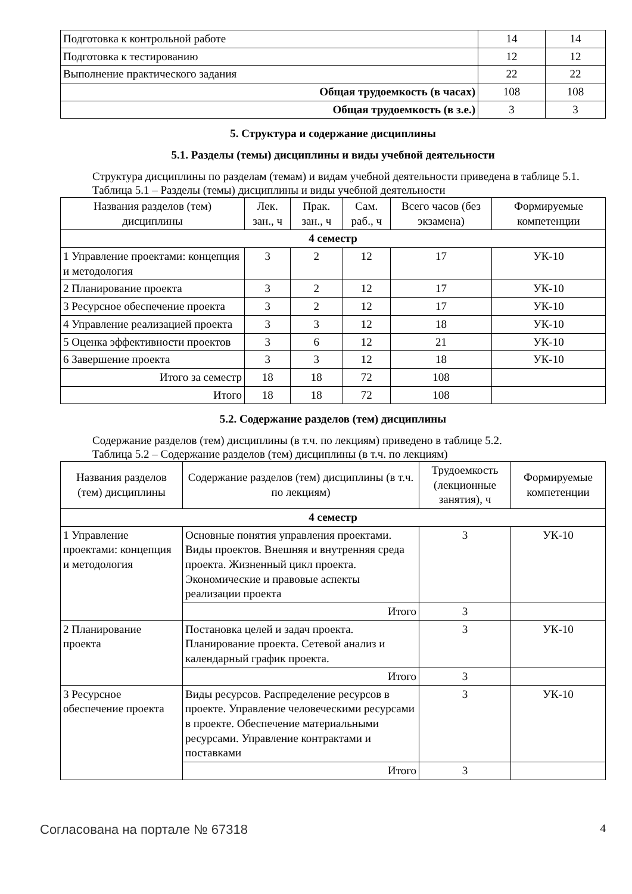| Подготовка к контрольной работе | 14 | 14 |
| Подготовка к тестированию | 12 | 12 |
| Выполнение практического задания | 22 | 22 |
| Общая трудоемкость (в часах) | 108 | 108 |
| Общая трудоемкость (в з.е.) | 3 | 3 |
5. Структура и содержание дисциплины
5.1. Разделы (темы) дисциплины и виды учебной деятельности
Структура дисциплины по разделам (темам) и видам учебной деятельности приведена в таблице 5.1.
Таблица 5.1 – Разделы (темы) дисциплины и виды учебной деятельности
| Названия разделов (тем) дисциплины | Лек. зан., ч | Прак. зан., ч | Сам. раб., ч | Всего часов (без экзамена) | Формируемые компетенции |
| --- | --- | --- | --- | --- | --- |
| 4 семестр | | | | | |
| 1 Управление проектами: концепция и методология | 3 | 2 | 12 | 17 | УК-10 |
| 2 Планирование проекта | 3 | 2 | 12 | 17 | УК-10 |
| 3 Ресурсное обеспечение проекта | 3 | 2 | 12 | 17 | УК-10 |
| 4 Управление реализацией проекта | 3 | 3 | 12 | 18 | УК-10 |
| 5 Оценка эффективности проектов | 3 | 6 | 12 | 21 | УК-10 |
| 6 Завершение проекта | 3 | 3 | 12 | 18 | УК-10 |
| Итого за семестр | 18 | 18 | 72 | 108 | |
| Итого | 18 | 18 | 72 | 108 | |
5.2. Содержание разделов (тем) дисциплины
Содержание разделов (тем) дисциплины (в т.ч. по лекциям) приведено в таблице 5.2.
Таблица 5.2 – Содержание разделов (тем) дисциплины (в т.ч. по лекциям)
| Названия разделов (тем) дисциплины | Содержание разделов (тем) дисциплины (в т.ч. по лекциям) | Трудоемкость (лекционные занятия), ч | Формируемые компетенции |
| --- | --- | --- | --- |
| 4 семестр | | | |
| 1 Управление проектами: концепция и методология | Основные понятия управления проектами. Виды проектов. Внешняя и внутренняя среда проекта. Жизненный цикл проекта. Экономические и правовые аспекты реализации проекта | 3 | УК-10 |
| | Итого | 3 | |
| 2 Планирование проекта | Постановка целей и задач проекта. Планирование проекта. Сетевой анализ и календарный график проекта. | 3 | УК-10 |
| | Итого | 3 | |
| 3 Ресурсное обеспечение проекта | Виды ресурсов. Распределение ресурсов в проекте. Управление человеческими ресурсами в проекте. Обеспечение материальными ресурсами. Управление контрактами и поставками | 3 | УК-10 |
| | Итого | 3 | |
Согласована на портале № 67318 4